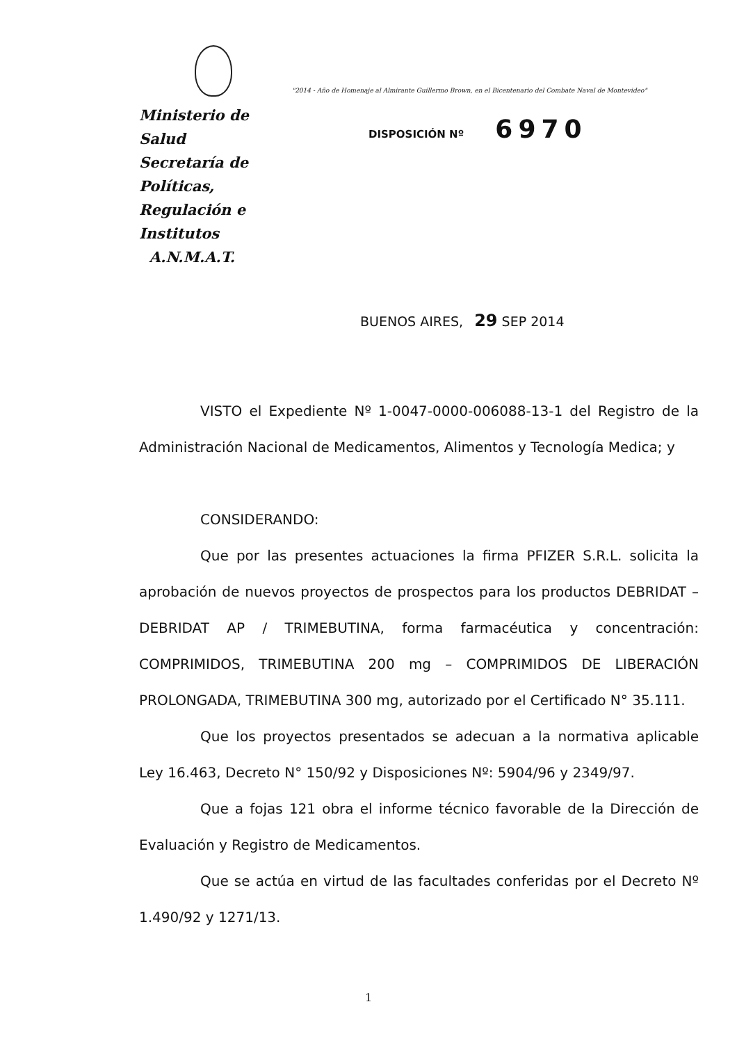Ministerio de Salud
Secretaría de Políticas,
Regulación e Institutos
A.N.M.A.T.
"2014 - Año de Homenaje al Almirante Guillermo Brown, en el Bicentenario del Combate Naval de Montevideo"
DISPOSICIÓN Nº 6970
BUENOS AIRES, 29 SEP 2014
VISTO el Expediente Nº 1-0047-0000-006088-13-1 del Registro de la Administración Nacional de Medicamentos, Alimentos y Tecnología Medica; y
CONSIDERANDO:
Que por las presentes actuaciones la firma PFIZER S.R.L. solicita la aprobación de nuevos proyectos de prospectos para los productos DEBRIDAT – DEBRIDAT AP / TRIMEBUTINA, forma farmacéutica y concentración: COMPRIMIDOS, TRIMEBUTINA 200 mg – COMPRIMIDOS DE LIBERACIÓN PROLONGADA, TRIMEBUTINA 300 mg, autorizado por el Certificado N° 35.111.
Que los proyectos presentados se adecuan a la normativa aplicable Ley 16.463, Decreto N° 150/92 y Disposiciones Nº: 5904/96 y 2349/97.
Que a fojas 121 obra el informe técnico favorable de la Dirección de Evaluación y Registro de Medicamentos.
Que se actúa en virtud de las facultades conferidas por el Decreto Nº 1.490/92 y 1271/13.
1